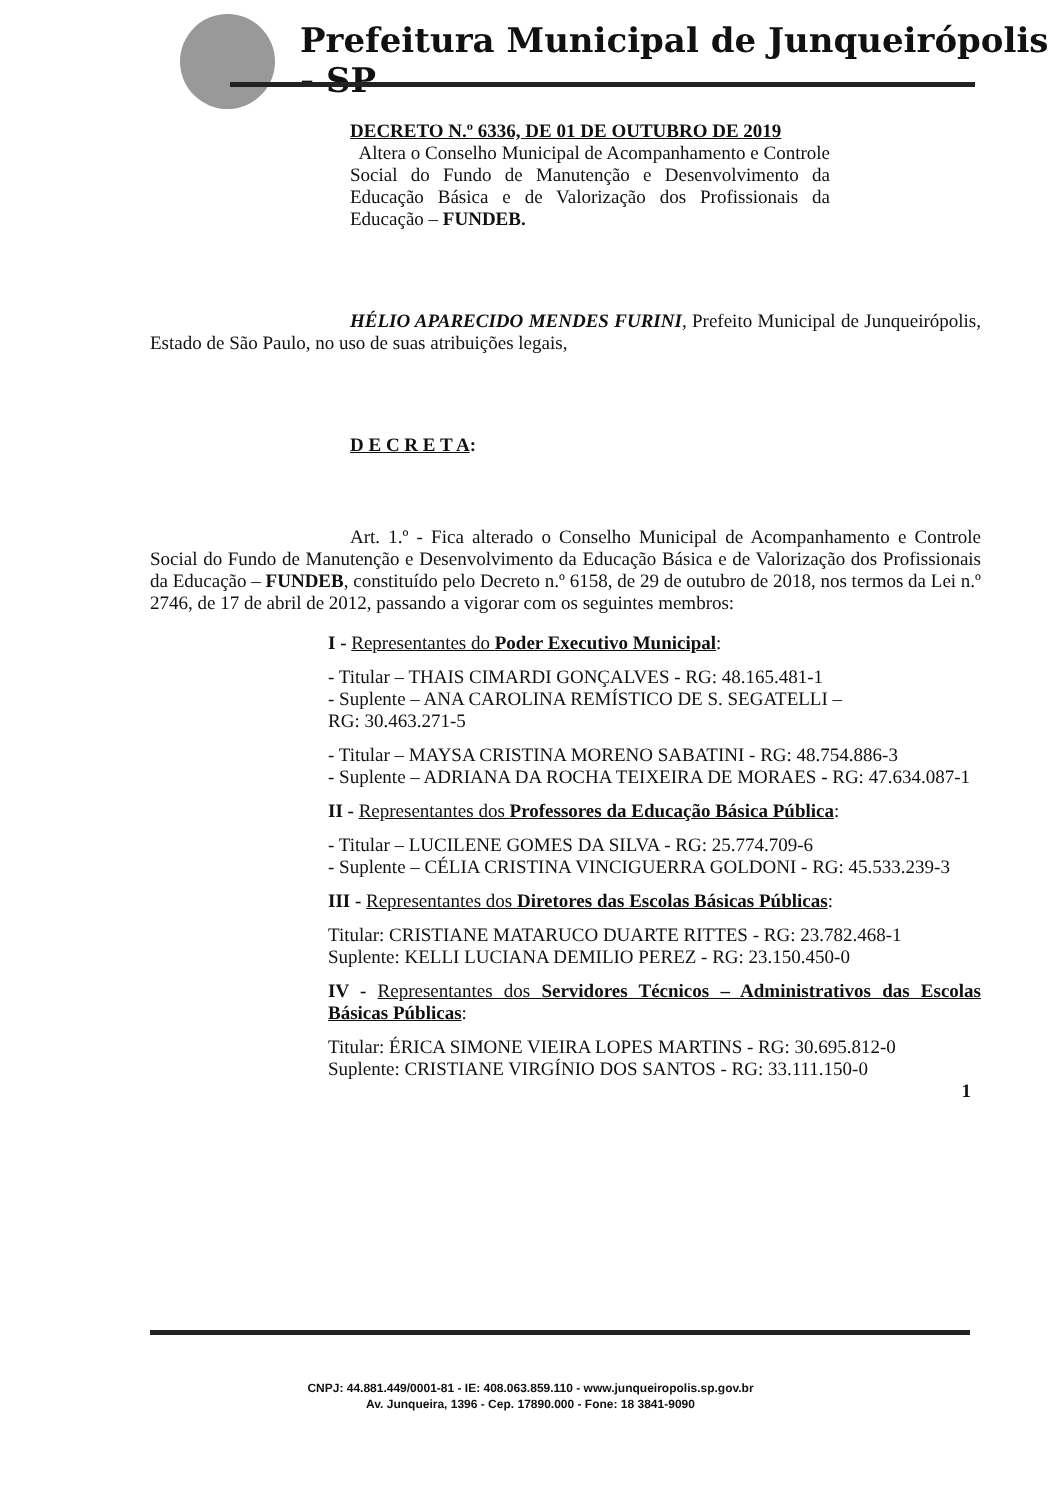Prefeitura Municipal de Junqueirópolis - SP
DECRETO N.º 6336, DE 01 DE OUTUBRO DE 2019
Altera o Conselho Municipal de Acompanhamento e Controle Social do Fundo de Manutenção e Desenvolvimento da Educação Básica e de Valorização dos Profissionais da Educação – FUNDEB.
HÉLIO APARECIDO MENDES FURINI, Prefeito Municipal de Junqueirópolis, Estado de São Paulo, no uso de suas atribuições legais,
D E C R E T A:
Art. 1.º - Fica alterado o Conselho Municipal de Acompanhamento e Controle Social do Fundo de Manutenção e Desenvolvimento da Educação Básica e de Valorização dos Profissionais da Educação – FUNDEB, constituído pelo Decreto n.º 6158, de 29 de outubro de 2018, nos termos da Lei n.º 2746, de 17 de abril de 2012, passando a vigorar com os seguintes membros:
I - Representantes do Poder Executivo Municipal:
- Titular – THAIS CIMARDI GONÇALVES - RG: 48.165.481-1
- Suplente – ANA CAROLINA REMÍSTICO DE S. SEGATELLI –
RG: 30.463.271-5
- Titular – MAYSA CRISTINA MORENO SABATINI - RG: 48.754.886-3
- Suplente – ADRIANA DA ROCHA TEIXEIRA DE MORAES - RG: 47.634.087-1
II - Representantes dos Professores da Educação Básica Pública:
- Titular – LUCILENE GOMES DA SILVA - RG: 25.774.709-6
- Suplente – CÉLIA CRISTINA VINCIGUERRA GOLDONI - RG: 45.533.239-3
III - Representantes dos Diretores das Escolas Básicas Públicas:
Titular: CRISTIANE MATARUCO DUARTE RITTES - RG: 23.782.468-1
Suplente: KELLI LUCIANA DEMILIO PEREZ - RG: 23.150.450-0
IV - Representantes dos Servidores Técnicos – Administrativos das Escolas Básicas Públicas:
Titular: ÉRICA SIMONE VIEIRA LOPES MARTINS - RG: 30.695.812-0
Suplente: CRISTIANE VIRGÍNIO DOS SANTOS - RG: 33.111.150-0
1
CNPJ: 44.881.449/0001-81 - IE: 408.063.859.110 - www.junqueiropolis.sp.gov.br
Av. Junqueira, 1396 - Cep. 17890.000 - Fone: 18 3841-9090